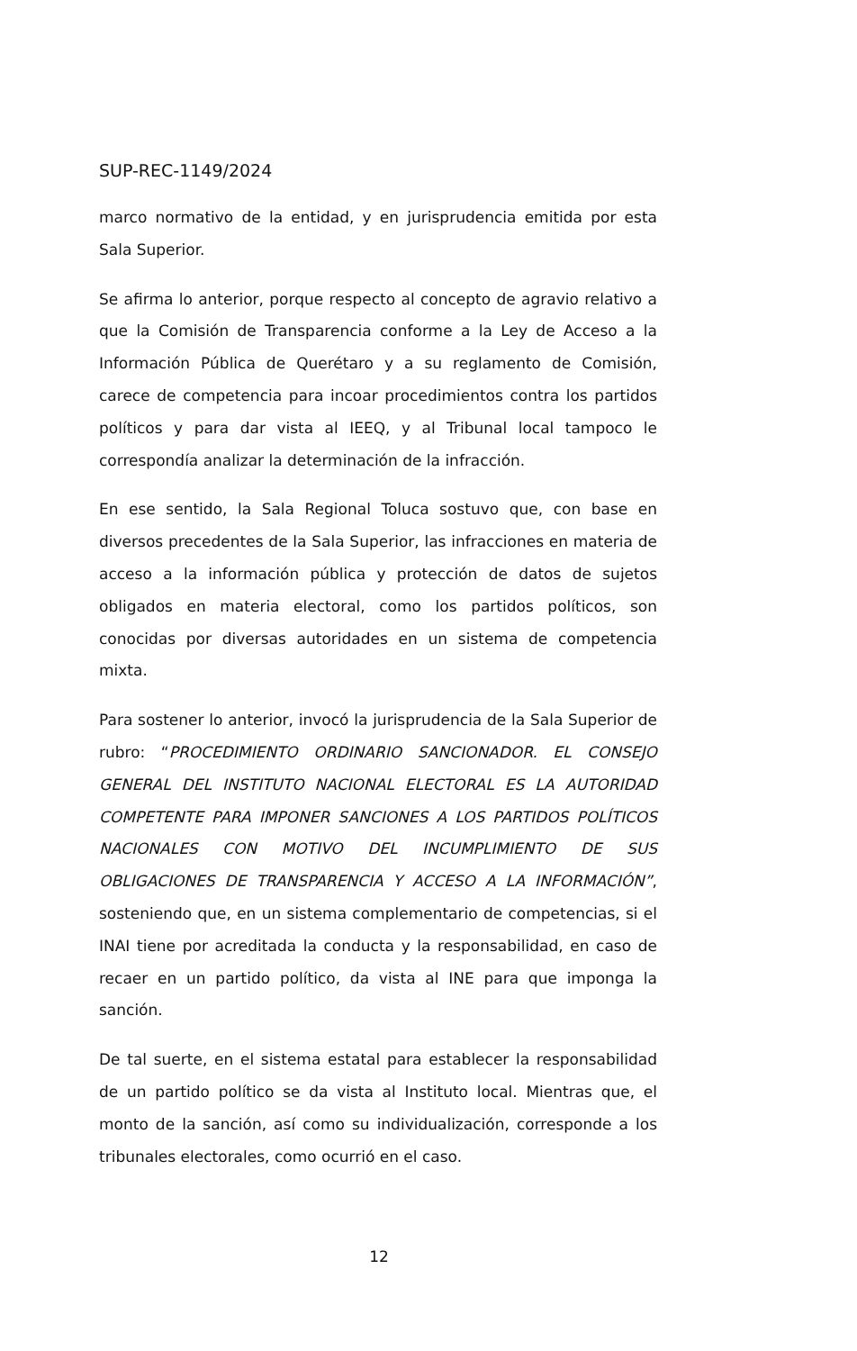SUP-REC-1149/2024
marco normativo de la entidad, y en jurisprudencia emitida por esta Sala Superior.
Se afirma lo anterior, porque respecto al concepto de agravio relativo a que la Comisión de Transparencia conforme a la Ley de Acceso a la Información Pública de Querétaro y a su reglamento de Comisión, carece de competencia para incoar procedimientos contra los partidos políticos y para dar vista al IEEQ, y al Tribunal local tampoco le correspondía analizar la determinación de la infracción.
En ese sentido, la Sala Regional Toluca sostuvo que, con base en diversos precedentes de la Sala Superior, las infracciones en materia de acceso a la información pública y protección de datos de sujetos obligados en materia electoral, como los partidos políticos, son conocidas por diversas autoridades en un sistema de competencia mixta.
Para sostener lo anterior, invocó la jurisprudencia de la Sala Superior de rubro: “PROCEDIMIENTO ORDINARIO SANCIONADOR. EL CONSEJO GENERAL DEL INSTITUTO NACIONAL ELECTORAL ES LA AUTORIDAD COMPETENTE PARA IMPONER SANCIONES A LOS PARTIDOS POLÍTICOS NACIONALES CON MOTIVO DEL INCUMPLIMIENTO DE SUS OBLIGACIONES DE TRANSPARENCIA Y ACCESO A LA INFORMACIÓN”, sosteniendo que, en un sistema complementario de competencias, si el INAI tiene por acreditada la conducta y la responsabilidad, en caso de recaer en un partido político, da vista al INE para que imponga la sanción.
De tal suerte, en el sistema estatal para establecer la responsabilidad de un partido político se da vista al Instituto local. Mientras que, el monto de la sanción, así como su individualización, corresponde a los tribunales electorales, como ocurrió en el caso.
12